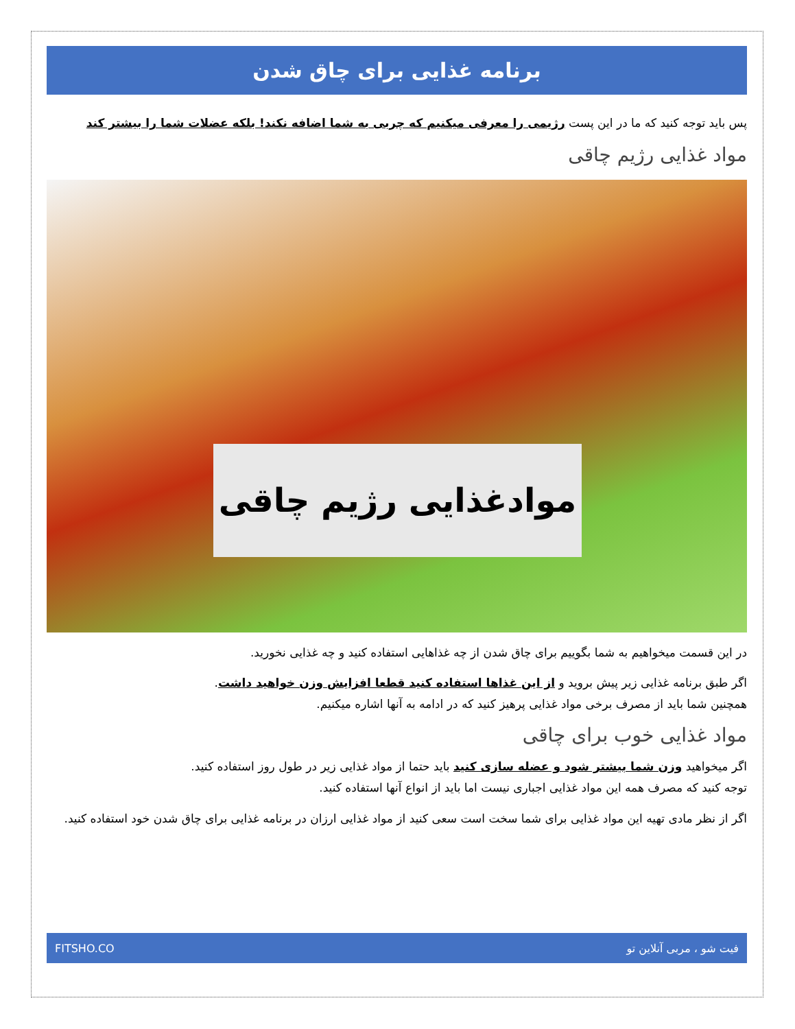برنامه غذایی برای چاق شدن
پس باید توجه کنید که ما در این پست رژیمی را معرفی میکنیم که چربی به شما اضافه نکند! بلکه عضلات شما را بیشتر کند
مواد غذایی رژیم چاقی
موادغذایی رژیم چاقی
در این قسمت میخواهیم به شما بگوییم برای چاق شدن از چه غذاهایی استفاده کنید و چه غذایی نخورید.
اگر طبق برنامه غذایی زیر پیش بروید و از این غذاها استفاده کنید قطعا افزایش وزن خواهید داشت.
همچنین شما باید از مصرف برخی مواد غذایی پرهیز کنید که در ادامه به آنها اشاره میکنیم.
مواد غذایی خوب برای چاقی
اگر میخواهید وزن شما بیشتر شود و عضله سازی کنید باید حتما از مواد غذایی زیر در طول روز استفاده کنید.
توجه کنید که مصرف همه این مواد غذایی اجباری نیست اما باید از انواع آنها استفاده کنید.
اگر از نظر مادی تهیه این مواد غذایی برای شما سخت است سعی کنید از مواد غذایی ارزان در برنامه غذایی برای چاق شدن خود استفاده کنید.
فیت شو ، مربی آنلاین تو FITSHO.CO